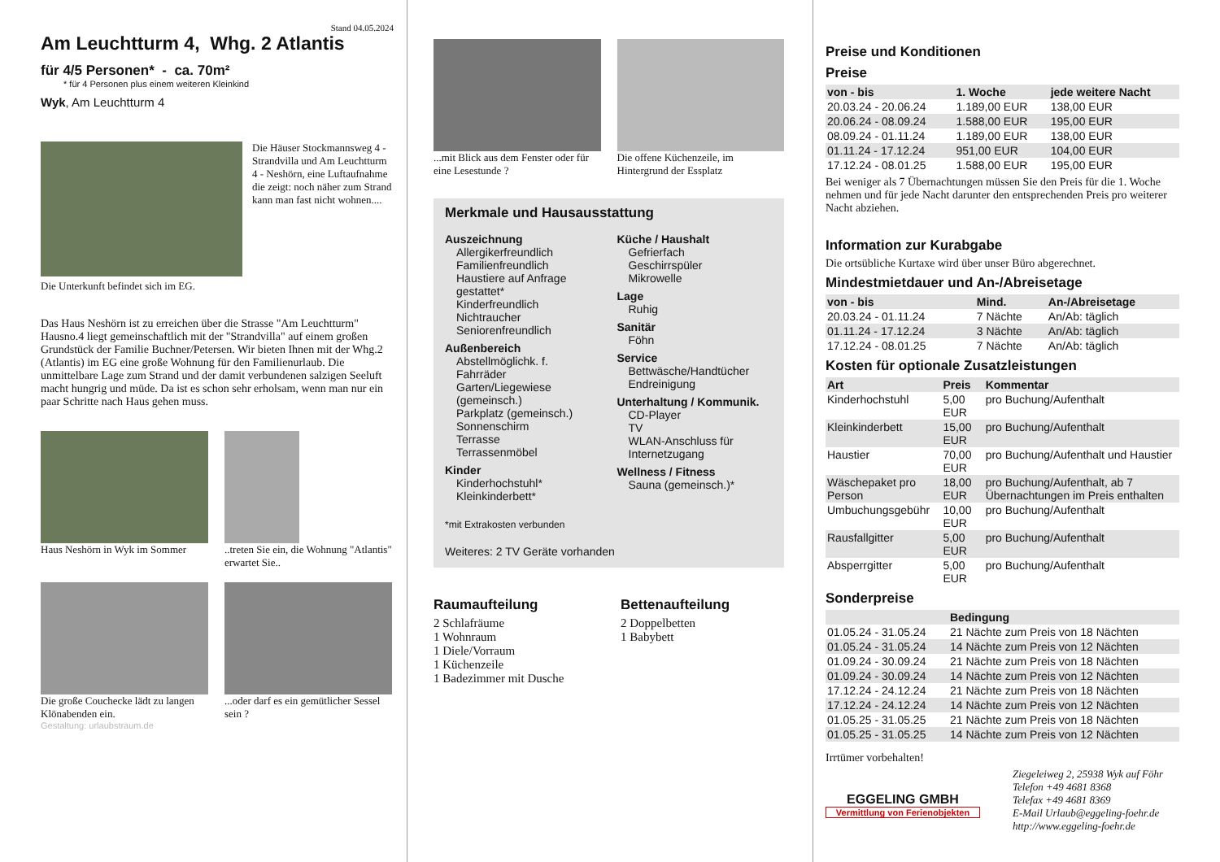Stand 04.05.2024
Am Leuchtturm 4, Whg. 2 Atlantis
für 4/5 Personen* - ca. 70m²
* für 4 Personen plus einem weiteren Kleinkind
Wyk, Am Leuchtturm 4
Die Häuser Stockmannsweg 4 - Strandvilla und Am Leuchtturm 4 - Neshörn, eine Luftaufnahme die zeigt: noch näher zum Strand kann man fast nicht wohnen....
Die Unterkunft befindet sich im EG.
Das Haus Neshörn ist zu erreichen über die Strasse "Am Leuchtturm" Hausno.4 liegt gemeinschaftlich mit der "Strandvilla" auf einem großen Grundstück der Familie Buchner/Petersen. Wir bieten Ihnen mit der Whg.2 (Atlantis) im EG eine große Wohnung für den Familienurlaub. Die unmittelbare Lage zum Strand und der damit verbundenen salzigen Seeluft macht hungrig und müde. Da ist es schon sehr erholsam, wenn man nur ein paar Schritte nach Haus gehen muss.
Haus Neshörn in Wyk im Sommer
..treten Sie ein, die Wohnung "Atlantis" erwartet Sie..
Die große Couchecke lädt zu langen Klönabenden ein.
...oder darf es ein gemütlicher Sessel sein ?
Gestaltung: urlaubstraum.de
...mit Blick aus dem Fenster oder für eine Lesestunde ?
Die offene Küchenzeile, im Hintergrund der Essplatz
Merkmale und Hausausstattung
Auszeichnung
Allergikerfreundlich
Familienfreundlich
Haustiere auf Anfrage gestattet*
Kinderfreundlich
Nichtraucher
Seniorenfreundlich
Außenbereich
Abstellmöglichk. f. Fahrräder
Garten/Liegewiese (gemeinsch.)
Parkplatz (gemeinsch.)
Sonnenschirm
Terrasse
Terrassenmöbel
Kinder
Kinderhochstuhl*
Kleinkinderbett*
Küche / Haushalt
Gefrierfach
Geschirrspüler
Mikrowelle
Lage
Ruhig
Sanitär
Föhn
Service
Bettwäsche/Handtücher
Endreinigung
Unterhaltung / Kommunik.
CD-Player
TV
WLAN-Anschluss für Internetzugang
Wellness / Fitness
Sauna (gemeinsch.)*
*mit Extrakosten verbunden
Weiteres: 2 TV Geräte vorhanden
Raumaufteilung
2 Schlafräume
1 Wohnraum
1 Diele/Vorraum
1 Küchenzeile
1 Badezimmer mit Dusche
Bettenaufteilung
2 Doppelbetten
1 Babybett
Preise und Konditionen
Preise
| von - bis | 1. Woche | jede weitere Nacht |
| --- | --- | --- |
| 20.03.24 - 20.06.24 | 1.189,00 EUR | 138,00 EUR |
| 20.06.24 - 08.09.24 | 1.588,00 EUR | 195,00 EUR |
| 08.09.24 - 01.11.24 | 1.189,00 EUR | 138,00 EUR |
| 01.11.24 - 17.12.24 | 951,00 EUR | 104,00 EUR |
| 17.12.24 - 08.01.25 | 1.588,00 EUR | 195,00 EUR |
Bei weniger als 7 Übernachtungen müssen Sie den Preis für die 1. Woche nehmen und für jede Nacht darunter den entsprechenden Preis pro weiterer Nacht abziehen.
Information zur Kurabgabe
Die ortsübliche Kurtaxe wird über unser Büro abgerechnet.
Mindestmietdauer und An-/Abreisetage
| von - bis | Mind. | An-/Abreisetage |
| --- | --- | --- |
| 20.03.24 - 01.11.24 | 7 Nächte | An/Ab: täglich |
| 01.11.24 - 17.12.24 | 3 Nächte | An/Ab: täglich |
| 17.12.24 - 08.01.25 | 7 Nächte | An/Ab: täglich |
Kosten für optionale Zusatzleistungen
| Art | Preis | Kommentar |
| --- | --- | --- |
| Kinderhochstuhl | 5,00 EUR | pro Buchung/Aufenthalt |
| Kleinkinderbett | 15,00 EUR | pro Buchung/Aufenthalt |
| Haustier | 70,00 EUR | pro Buchung/Aufenthalt und Haustier |
| Wäschepaket pro Person | 18,00 EUR | pro Buchung/Aufenthalt, ab 7 Übernachtungen im Preis enthalten |
| Umbuchungsgebühr | 10,00 EUR | pro Buchung/Aufenthalt |
| Rausfallgitter | 5,00 EUR | pro Buchung/Aufenthalt |
| Absperrgitter | 5,00 EUR | pro Buchung/Aufenthalt |
Sonderpreise
| | Bedingung |
| --- | --- |
| 01.05.24 - 31.05.24 | 21 Nächte zum Preis von 18 Nächten |
| 01.05.24 - 31.05.24 | 14 Nächte zum Preis von 12 Nächten |
| 01.09.24 - 30.09.24 | 21 Nächte zum Preis von 18 Nächten |
| 01.09.24 - 30.09.24 | 14 Nächte zum Preis von 12 Nächten |
| 17.12.24 - 24.12.24 | 21 Nächte zum Preis von 18 Nächten |
| 17.12.24 - 24.12.24 | 14 Nächte zum Preis von 12 Nächten |
| 01.05.25 - 31.05.25 | 21 Nächte zum Preis von 18 Nächten |
| 01.05.25 - 31.05.25 | 14 Nächte zum Preis von 12 Nächten |
Irrtümer vorbehalten!
EGGELING GMBH
Vermittlung von Ferienobjekten
Ziegeleiweg 2, 25938 Wyk auf Föhr
Telefon +49 4681 8368
Telefax +49 4681 8369
E-Mail Urlaub@eggeling-foehr.de
http://www.eggeling-foehr.de